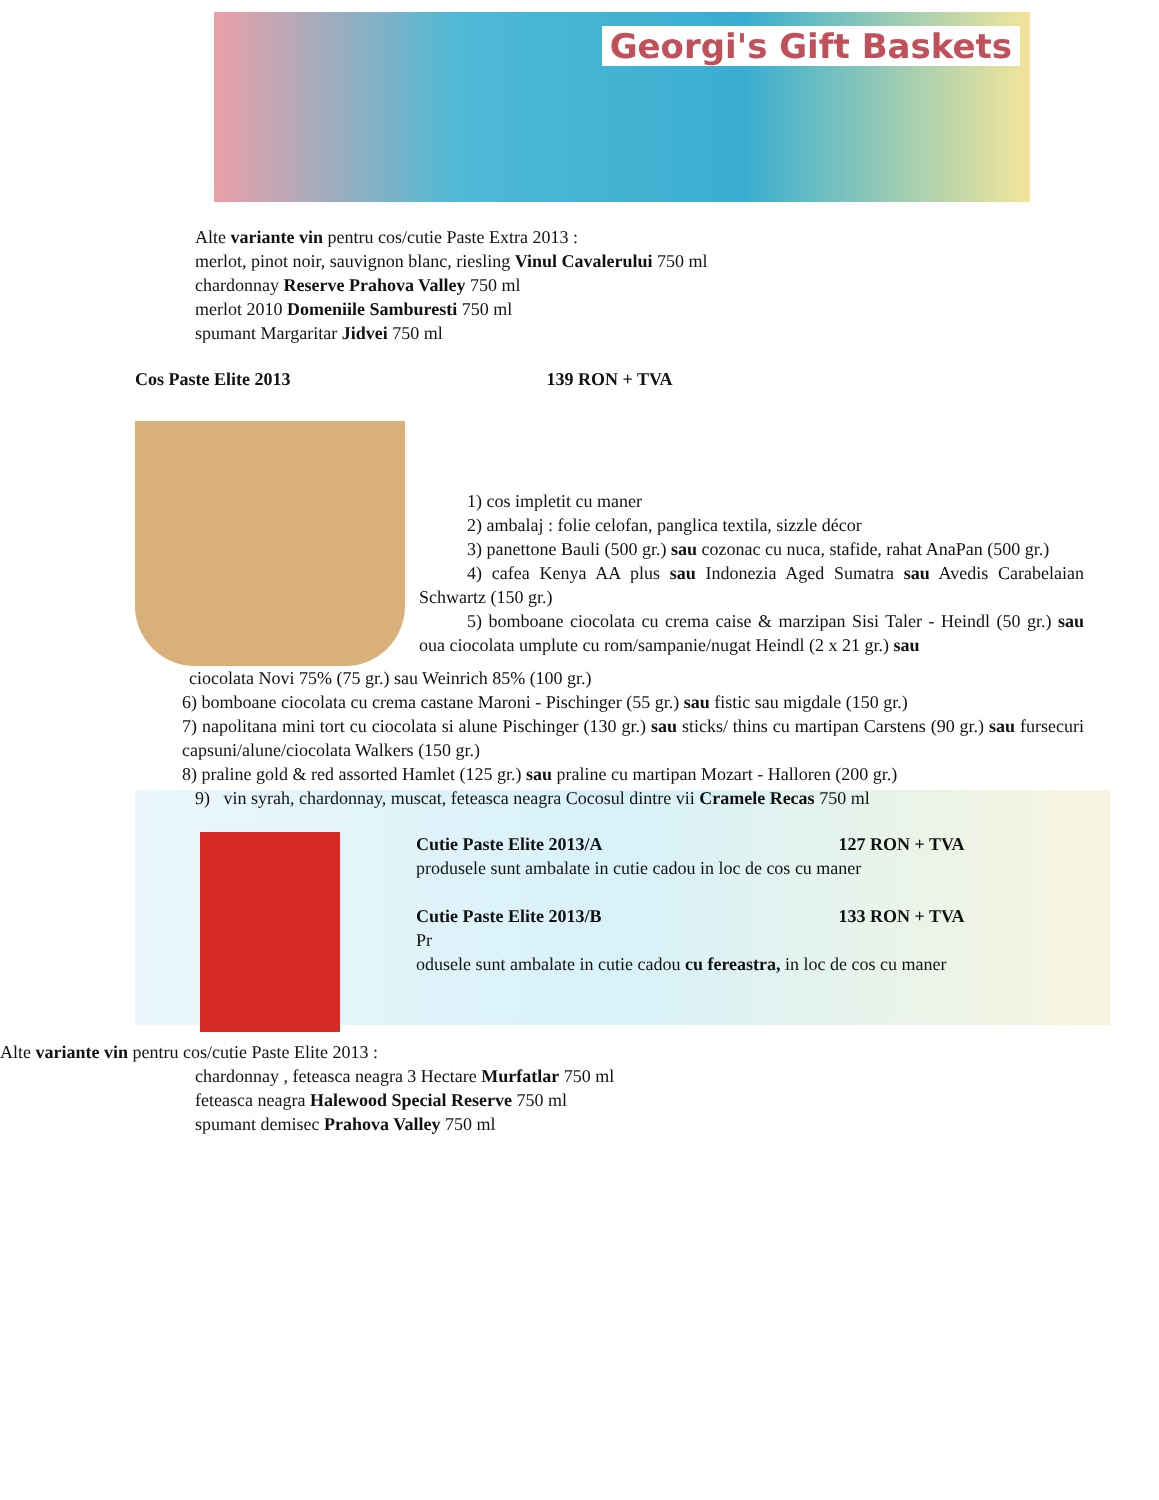Georgi's Gift Baskets
Alte variante vin pentru cos/cutie Paste Extra 2013 :
merlot, pinot noir, sauvignon blanc, riesling Vinul Cavalerului 750 ml
chardonnay Reserve Prahova Valley 750 ml
merlot 2010 Domeniile Samburesti 750 ml
spumant Margaritar Jidvei 750 ml
Cos Paste Elite 2013 139 RON + TVA
1) cos impletit cu maner
2) ambalaj : folie celofan, panglica textila, sizzle décor
3) panettone Bauli (500 gr.) sau cozonac cu nuca, stafide, rahat AnaPan (500 gr.)
4) cafea Kenya AA plus sau Indonezia Aged Sumatra sau Avedis Carabelaian Schwartz (150 gr.)
5) bomboane ciocolata cu crema caise & marzipan Sisi Taler - Heindl (50 gr.) sau oua ciocolata umplute cu rom/sampanie/nugat Heindl (2 x 21 gr.) sau
ciocolata Novi 75% (75 gr.) sau Weinrich 85% (100 gr.)
6) bomboane ciocolata cu crema castane Maroni - Pischinger (55 gr.) sau fistic sau migdale (150 gr.)
7) napolitana mini tort cu ciocolata si alune Pischinger (130 gr.) sau sticks/ thins cu martipan Carstens (90 gr.) sau fursecuri capsuni/alune/ciocolata Walkers (150 gr.)
8) praline gold & red assorted Hamlet (125 gr.) sau praline cu martipan Mozart - Halloren (200 gr.)
9) vin syrah, chardonnay, muscat, feteasca neagra Cocosul dintre vii Cramele Recas 750 ml
Cutie Paste Elite 2013/A 127 RON + TVA
produsele sunt ambalate in cutie cadou in loc de cos cu maner
Cutie Paste Elite 2013/B 133 RON + TVA
Pr
odusele sunt ambalate in cutie cadou cu fereastra, in loc de cos cu maner
Alte variante vin pentru cos/cutie Paste Elite 2013 :
chardonnay , feteasca neagra 3 Hectare Murfatlar 750 ml
feteasca neagra Halewood Special Reserve 750 ml
spumant demisec Prahova Valley 750 ml